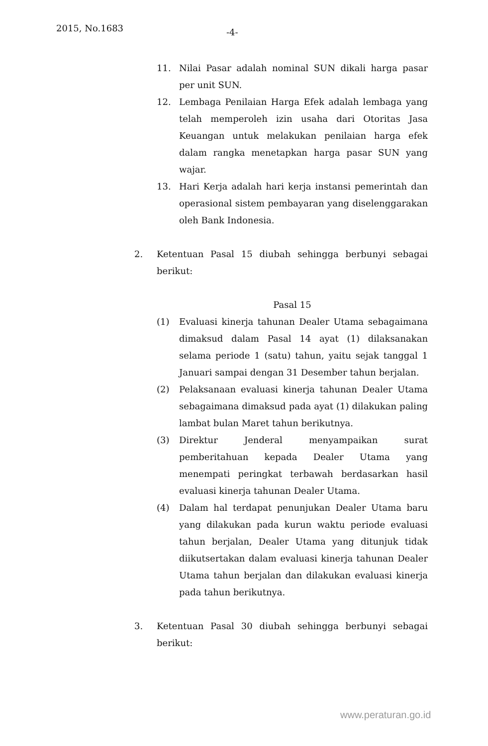2015, No.1683 -4-
11. Nilai Pasar adalah nominal SUN dikali harga pasar per unit SUN.
12. Lembaga Penilaian Harga Efek adalah lembaga yang telah memperoleh izin usaha dari Otoritas Jasa Keuangan untuk melakukan penilaian harga efek dalam rangka menetapkan harga pasar SUN yang wajar.
13. Hari Kerja adalah hari kerja instansi pemerintah dan operasional sistem pembayaran yang diselenggarakan oleh Bank Indonesia.
2. Ketentuan Pasal 15 diubah sehingga berbunyi sebagai berikut:
Pasal 15
(1) Evaluasi kinerja tahunan Dealer Utama sebagaimana dimaksud dalam Pasal 14 ayat (1) dilaksanakan selama periode 1 (satu) tahun, yaitu sejak tanggal 1 Januari sampai dengan 31 Desember tahun berjalan.
(2) Pelaksanaan evaluasi kinerja tahunan Dealer Utama sebagaimana dimaksud pada ayat (1) dilakukan paling lambat bulan Maret tahun berikutnya.
(3) Direktur Jenderal menyampaikan surat pemberitahuan kepada Dealer Utama yang menempati peringkat terbawah berdasarkan hasil evaluasi kinerja tahunan Dealer Utama.
(4) Dalam hal terdapat penunjukan Dealer Utama baru yang dilakukan pada kurun waktu periode evaluasi tahun berjalan, Dealer Utama yang ditunjuk tidak diikutsertakan dalam evaluasi kinerja tahunan Dealer Utama tahun berjalan dan dilakukan evaluasi kinerja pada tahun berikutnya.
3. Ketentuan Pasal 30 diubah sehingga berbunyi sebagai berikut:
www.peraturan.go.id